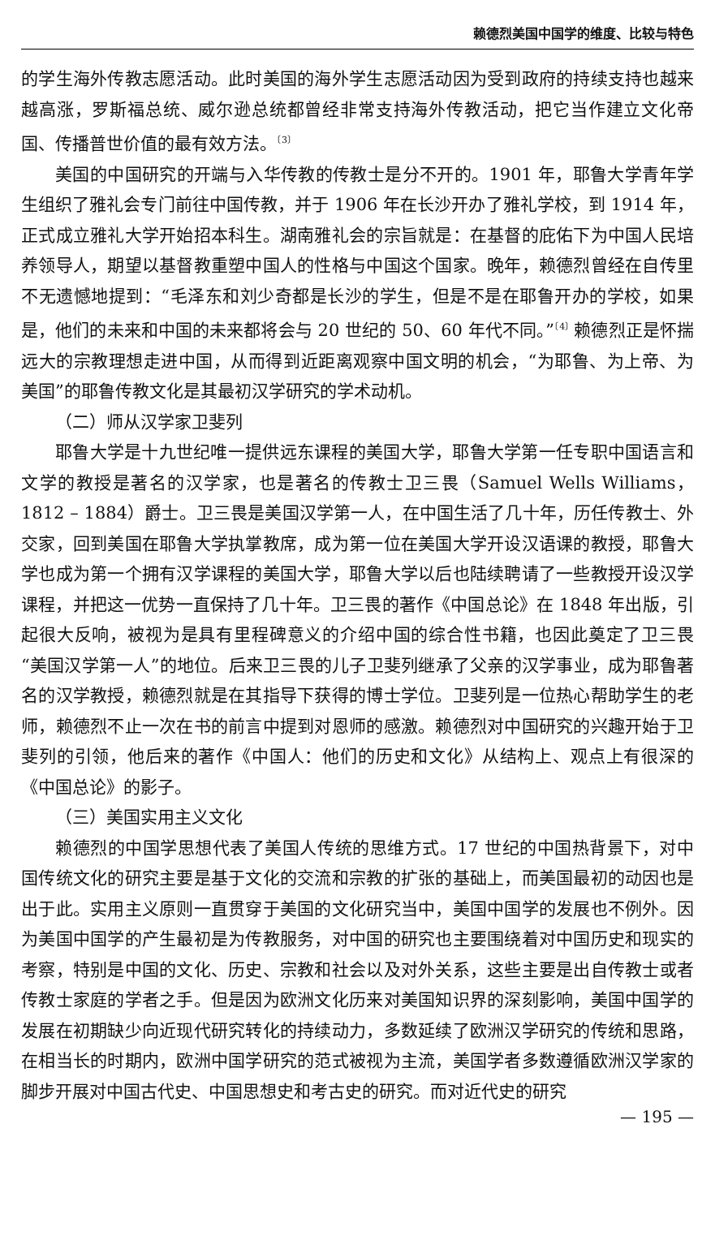赖德烈美国中国学的维度、比较与特色
的学生海外传教志愿活动。此时美国的海外学生志愿活动因为受到政府的持续支持也越来越高涨，罗斯福总统、威尔逊总统都曾经非常支持海外传教活动，把它当作建立文化帝国、传播普世价值的最有效方法。<sup>〔3〕</sup>
美国的中国研究的开端与入华传教的传教士是分不开的。1901 年，耶鲁大学青年学生组织了雅礼会专门前往中国传教，并于 1906 年在长沙开办了雅礼学校，到 1914 年，正式成立雅礼大学开始招本科生。湖南雅礼会的宗旨就是：在基督的庇佑下为中国人民培养领导人，期望以基督教重塑中国人的性格与中国这个国家。晚年，赖德烈曾经在自传里不无遗憾地提到：“毛泽东和刘少奇都是长沙的学生，但是不是在耶鲁开办的学校，如果是，他们的未来和中国的未来都将会与 20 世纪的 50、60 年代不同。”<sup>〔4〕</sup>赖德烈正是怀揣远大的宗教理想走进中国，从而得到近距离观察中国文明的机会，“为耶鲁、为上帝、为美国”的耶鲁传教文化是其最初汉学研究的学术动机。
（二）师从汉学家卫斐列
耶鲁大学是十九世纪唯一提供远东课程的美国大学，耶鲁大学第一任专职中国语言和文学的教授是著名的汉学家，也是著名的传教士卫三畏（Samuel Wells Williams，1812 – 1884）爵士。卫三畏是美国汉学第一人，在中国生活了几十年，历任传教士、外交家，回到美国在耶鲁大学执掌教席，成为第一位在美国大学开设汉语课的教授，耶鲁大学也成为第一个拥有汉学课程的美国大学，耶鲁大学以后也陆续聘请了一些教授开设汉学课程，并把这一优势一直保持了几十年。卫三畏的著作《中国总论》在 1848 年出版，引起很大反响，被视为是具有里程碑意义的介绍中国的综合性书籍，也因此奠定了卫三畏“美国汉学第一人”的地位。后来卫三畏的儿子卫斐列继承了父亲的汉学事业，成为耶鲁著名的汉学教授，赖德烈就是在其指导下获得的博士学位。卫斐列是一位热心帮助学生的老师，赖德烈不止一次在书的前言中提到对恩师的感激。赖德烈对中国研究的兴趣开始于卫斐列的引领，他后来的著作《中国人：他们的历史和文化》从结构上、观点上有很深的《中国总论》的影子。
（三）美国实用主义文化
赖德烈的中国学思想代表了美国人传统的思维方式。17 世纪的中国热背景下，对中国传统文化的研究主要是基于文化的交流和宗教的扩张的基础上，而美国最初的动因也是出于此。实用主义原则一直贯穿于美国的文化研究当中，美国中国学的发展也不例外。因为美国中国学的产生最初是为传教服务，对中国的研究也主要围绕着对中国历史和现实的考察，特别是中国的文化、历史、宗教和社会以及对外关系，这些主要是出自传教士或者传教士家庭的学者之手。但是因为欧洲文化历来对美国知识界的深刻影响，美国中国学的发展在初期缺少向近现代研究转化的持续动力，多数延续了欧洲汉学研究的传统和思路，在相当长的时期内，欧洲中国学研究的范式被视为主流，美国学者多数遵循欧洲汉学家的脚步开展对中国古代史、中国思想史和考古史的研究。而对近代史的研究
— 195 —